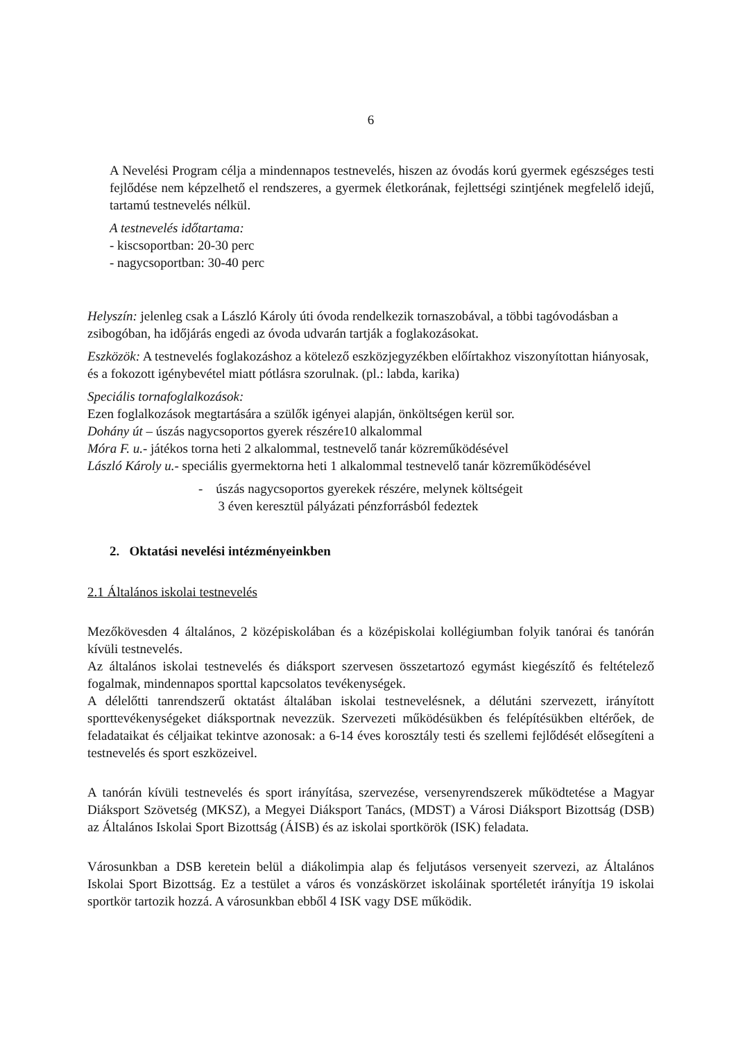6
A Nevelési Program célja a mindennapos testnevelés, hiszen az óvodás korú gyermek egészséges testi fejlődése nem képzelhető el rendszeres, a gyermek életkorának, fejlettségi szintjének megfelelő idejű, tartamú testnevelés nélkül.
A testnevelés időtartama:
- kiscsoportban: 20-30 perc
- nagycsoportban: 30-40 perc
Helyszín: jelenleg csak a László Károly úti óvoda rendelkezik tornaszobával, a többi tagóvodásban a zsibogóban, ha időjárás engedi az óvoda udvarán tartják a foglakozásokat.
Eszközök: A testnevelés foglakozáshoz a kötelező eszközjegyzékben előírtakhoz viszonyítottan hiányosak, és a fokozott igénybevétel miatt pótlásra szorulnak. (pl.: labda, karika)
Speciális tornafoglalkozások:
Ezen foglalkozások megtartására a szülők igényei alapján, önköltségen kerül sor.
Dohány út – úszás nagycsoportos gyerek részére10 alkalommal
Móra F. u.- játékos torna heti 2 alkalommal, testnevelő tanár közreműködésével
László Károly u.- speciális gyermektorna heti 1 alkalommal testnevelő tanár közreműködésével
- úszás nagycsoportos gyerekek részére, melynek költségeit
3 éven keresztül pályázati pénzforrásból fedeztek
2. Oktatási nevelési intézményeinkben
2.1 Általános iskolai testnevelés
Mezőkövesden 4 általános, 2 középiskolában és a középiskolai kollégiumban folyik tanórai és tanórán kívüli testnevelés.
Az általános iskolai testnevelés és diáksport szervesen összetartozó egymást kiegészítő és feltételező fogalmak, mindennapos sporttal kapcsolatos tevékenységek.
A délelőtti tanrendszerű oktatást általában iskolai testnevelésnek, a délutáni szervezett, irányított sporttevékenységeket diáksportnak nevezzük. Szervezeti működésükben és felépítésükben eltérőek, de feladataikat és céljaikat tekintve azonosak: a 6-14 éves korosztály testi és szellemi fejlődését elősegíteni a testnevelés és sport eszközeivel.
A tanórán kívüli testnevelés és sport irányítása, szervezése, versenyrendszerek működtetése a Magyar Diáksport Szövetség (MKSZ), a Megyei Diáksport Tanács, (MDST) a Városi Diáksport Bizottság (DSB) az Általános Iskolai Sport Bizottság (ÁISB) és az iskolai sportkörök (ISK) feladata.
Városunkban a DSB keretein belül a diákolimpia alap és feljutásos versenyeit szervezi, az Általános Iskolai Sport Bizottság. Ez a testület a város és vonzáskörzet iskoláinak sportéletét irányítja 19 iskolai sportkör tartozik hozzá. A városunkban ebből 4 ISK vagy DSE működik.